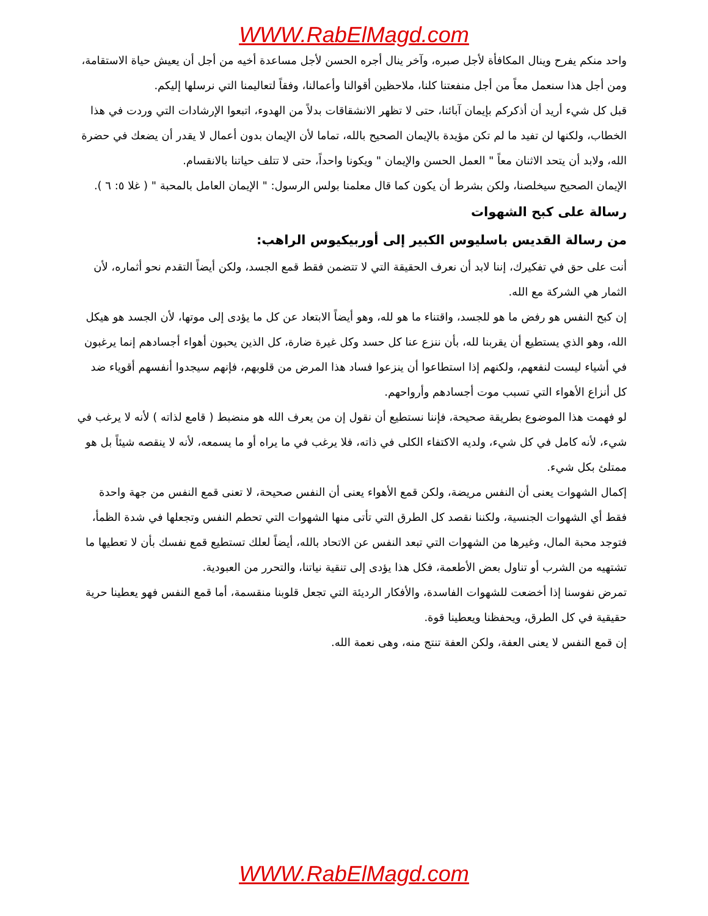WWW.RabElMagd.com
واحد منكم يفرح وينال المكافأة لأجل صبره، وآخر ينال أجره الحسن لأجل مساعدة أخيه من أجل أن يعيش حياة الاستقامة، ومن أجل هذا سنعمل معاً من أجل منفعتنا كلنا، ملاحظين أقوالنا وأعمالنا، وفقاً لتعاليمنا التي نرسلها إليكم.
قبل كل شيء أريد أن أذكركم بإيمان آبائنا، حتى لا تظهر الانشقاقات بدلاً من الهدوء، اتبعوا الإرشادات التي وردت في هذا الخطاب، ولكنها لن تفيد ما لم تكن مؤيدة بالإيمان الصحيح بالله، تماما لأن الإيمان بدون أعمال لا يقدر أن يضعك في حضرة الله، ولابد أن يتحد الاثنان معاً " العمل الحسن والإيمان " ويكونا واحداً، حتى لا تتلف حياتنا بالانقسام.
الإيمان الصحيح سيخلصنا، ولكن بشرط أن يكون كما قال معلمنا بولس الرسول: " الإيمان العامل بالمحبة " ( غلا ٥: ٦ ).
رسالة على كبح الشهوات
من رسالة القديس باسليوس الكبير إلى أوربيكيوس الراهب:
أنت على حق في تفكيرك، إننا لابد أن نعرف الحقيقة التي لا تتضمن فقط قمع الجسد، ولكن أيضاً التقدم نحو أثماره، لأن الثمار هي الشركة مع الله.
إن كبح النفس هو رفض ما هو للجسد، واقتناء ما هو لله، وهو أيضاً الابتعاد عن كل ما يؤدى إلى موتها، لأن الجسد هو هيكل الله، وهو الذي يستطيع أن يقربنا لله، بأن ننزع عنا كل حسد وكل غيرة ضارة، كل الذين يحبون أهواء أجسادهم إنما يرغبون في أشياء ليست لنفعهم، ولكنهم إذا استطاعوا أن ينزعوا فساد هذا المرض من قلوبهم، فإنهم سيجدوا أنفسهم أقوياء ضد كل أنزاع الأهواء التي تسبب موت أجسادهم وأرواحهم.
لو فهمت هذا الموضوع بطريقة صحيحة، فإننا نستطيع أن نقول إن من يعرف الله هو منضبط ( قامع لذاته ) لأنه لا يرغب في شيء، لأنه كامل في كل شيء، ولديه الاكتفاء الكلى في ذاته، فلا يرغب في ما يراه أو ما يسمعه، لأنه لا ينقصه شيئاً بل هو ممتلئ بكل شيء.
إكمال الشهوات يعنى أن النفس مريضة، ولكن قمع الأهواء يعنى أن النفس صحيحة، لا تعنى قمع النفس من جهة واحدة فقط أي الشهوات الجنسية، ولكننا نقصد كل الطرق التي تأتى منها الشهوات التي تحطم النفس وتجعلها في شدة الظمأ، فتوجد محبة المال، وغيرها من الشهوات التي تبعد النفس عن الاتحاد بالله، أيضاً لعلك تستطيع قمع نفسك بأن لا تعطيها ما تشتهيه من الشرب أو تناول بعض الأطعمة، فكل هذا يؤدى إلى تنقية نياتنا، والتحرر من العبودية.
تمرض نفوسنا إذا أخضعت للشهوات الفاسدة، والأفكار الرديئة التي تجعل قلوبنا منقسمة، أما قمع النفس فهو يعطينا حرية حقيقية في كل الطرق، ويحفظنا ويعطينا قوة.
إن قمع النفس لا يعنى العفة، ولكن العفة تنتج منه، وهى نعمة الله.
WWW.RabElMagd.com